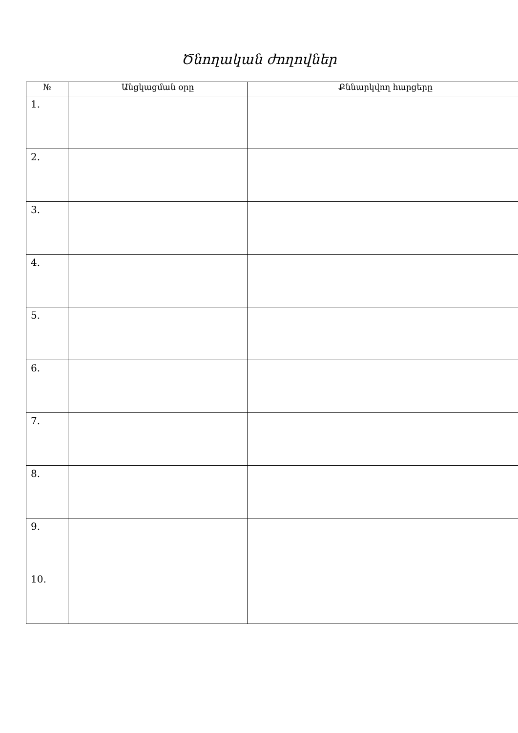Ծնողական ժողովներ
| № | Անցկացման օրը | Քննարկվող հարցերը |
| --- | --- | --- |
| 1. | | |
| 2. | | |
| 3. | | |
| 4. | | |
| 5. | | |
| 6. | | |
| 7. | | |
| 8. | | |
| 9. | | |
| 10. | | |